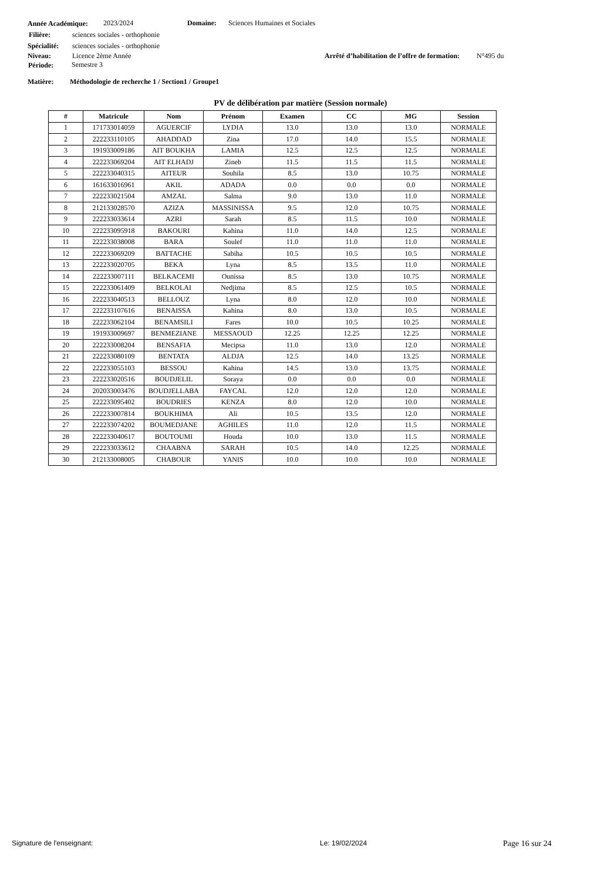Année Académique: 2023/2024 Domaine: Sciences Humaines et Sociales
Filière: sciences sociales - orthophonie
Spécialité: sciences sociales - orthophonie
Niveau: Licence 2ème Année Arrêté d’habilitation de l’offre de formation: N°495 du
Période: Semestre 3
Matière: Méthodologie de recherche 1 / Section1 / Groupe1
PV de délibération par matière (Session normale)
| # | Matricule | Nom | Prénom | Examen | CC | MG | Session |
| --- | --- | --- | --- | --- | --- | --- | --- |
| 1 | 171733014059 | AGUERCIF | LYDIA | 13.0 | 13.0 | 13.0 | NORMALE |
| 2 | 222233110105 | AHADDAD | Zina | 17.0 | 14.0 | 15.5 | NORMALE |
| 3 | 191933009186 | AIT BOUKHA | LAMIA | 12.5 | 12.5 | 12.5 | NORMALE |
| 4 | 222233069204 | AIT ELHADJ | Zineb | 11.5 | 11.5 | 11.5 | NORMALE |
| 5 | 222233040315 | AITEUR | Souhila | 8.5 | 13.0 | 10.75 | NORMALE |
| 6 | 161633016961 | AKIL | ADADA | 0.0 | 0.0 | 0.0 | NORMALE |
| 7 | 222233021504 | AMZAL | Salma | 9.0 | 13.0 | 11.0 | NORMALE |
| 8 | 212133028570 | AZIZA | MASSINISSA | 9.5 | 12.0 | 10.75 | NORMALE |
| 9 | 222233033614 | AZRI | Sarah | 8.5 | 11.5 | 10.0 | NORMALE |
| 10 | 222233095918 | BAKOURI | Kahina | 11.0 | 14.0 | 12.5 | NORMALE |
| 11 | 222233038008 | BARA | Soulef | 11.0 | 11.0 | 11.0 | NORMALE |
| 12 | 222233069209 | BATTACHE | Sabiha | 10.5 | 10.5 | 10.5 | NORMALE |
| 13 | 222233020705 | BEKA | Lyna | 8.5 | 13.5 | 11.0 | NORMALE |
| 14 | 222233007111 | BELKACEMI | Ounissa | 8.5 | 13.0 | 10.75 | NORMALE |
| 15 | 222233061409 | BELKOLAI | Nedjima | 8.5 | 12.5 | 10.5 | NORMALE |
| 16 | 222233040513 | BELLOUZ | Lyna | 8.0 | 12.0 | 10.0 | NORMALE |
| 17 | 222233107616 | BENAISSA | Kahina | 8.0 | 13.0 | 10.5 | NORMALE |
| 18 | 222233062104 | BENAMSILI | Fares | 10.0 | 10.5 | 10.25 | NORMALE |
| 19 | 191933009697 | BENMEZIANE | MESSAOUD | 12.25 | 12.25 | 12.25 | NORMALE |
| 20 | 222233008204 | BENSAFIA | Mecipsa | 11.0 | 13.0 | 12.0 | NORMALE |
| 21 | 222233080109 | BENTATA | ALDJA | 12.5 | 14.0 | 13.25 | NORMALE |
| 22 | 222233055103 | BESSOU | Kahina | 14.5 | 13.0 | 13.75 | NORMALE |
| 23 | 222233020516 | BOUDJELIL | Soraya | 0.0 | 0.0 | 0.0 | NORMALE |
| 24 | 202033003476 | BOUDJELLABA | FAYCAL | 12.0 | 12.0 | 12.0 | NORMALE |
| 25 | 222233095402 | BOUDRIES | KENZA | 8.0 | 12.0 | 10.0 | NORMALE |
| 26 | 222233007814 | BOUKHIMA | Ali | 10.5 | 13.5 | 12.0 | NORMALE |
| 27 | 222233074202 | BOUMEDJANE | AGHILES | 11.0 | 12.0 | 11.5 | NORMALE |
| 28 | 222233040617 | BOUTOUMI | Houda | 10.0 | 13.0 | 11.5 | NORMALE |
| 29 | 222233033612 | CHAABNA | SARAH | 10.5 | 14.0 | 12.25 | NORMALE |
| 30 | 212133008005 | CHABOUR | YANIS | 10.0 | 10.0 | 10.0 | NORMALE |
Signature de l'enseignant: Le: 19/02/2024 Page 16 sur 24